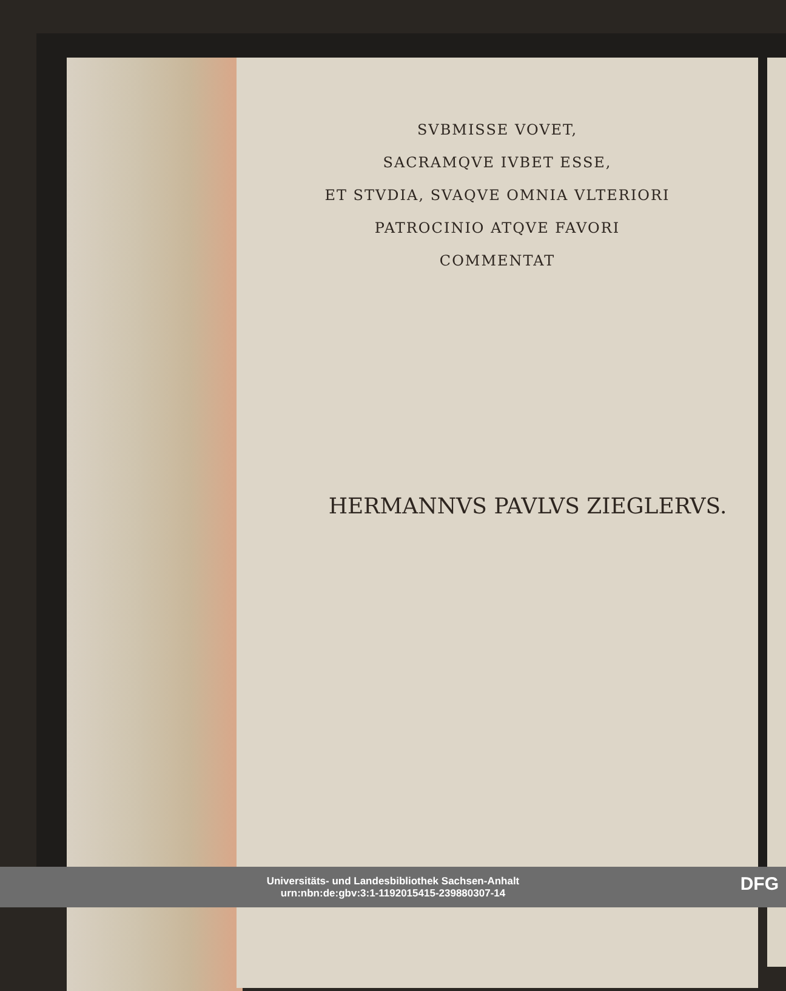SVBMISSE VOVET,
SACRAMQVE IVBET ESSE,
ET STVDIA, SVAQVE OMNIA VLTERIORI
PATROCINIO ATQVE FAVORI
COMMENTAT
HERMANNVS PAVLVS ZIEGLERVS.
Universitäts- und Landesbibliothek Sachsen-Anhalt
urn:nbn:de:gbv:3:1-1192015415-239880307-14
DFG